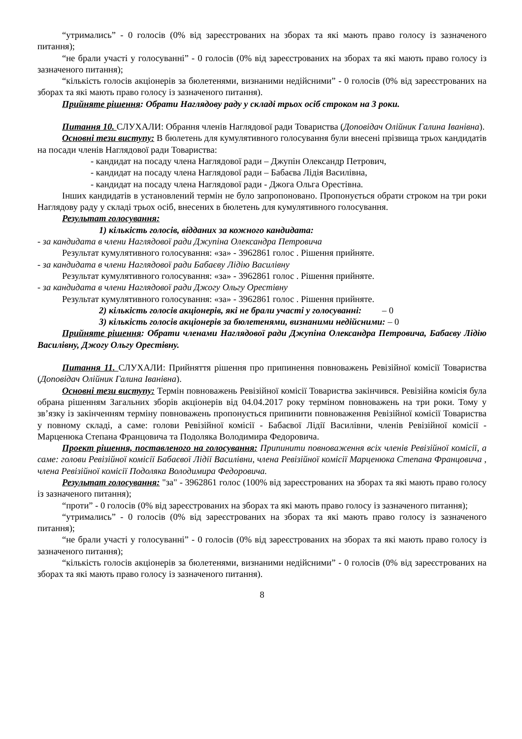“утримались” - 0 голосів (0% від зареєстрованих на зборах та які мають право голосу із зазначеного питання);
“не брали участі у голосуванні” - 0 голосів (0% від зареєстрованих на зборах та які мають право голосу із зазначеного питання);
“кількість голосів акціонерів за бюлетенями, визнаними недійсними” - 0 голосів (0% від зареєстрованих на зборах та які мають право голосу із зазначеного питання).
Прийняте рішення: Обрати Наглядову раду у складі трьох осіб строком на 3 роки.
Питання 10. СЛУХАЛИ: Обрання членів Наглядової ради Товариства (Доповідач Олійник Галина Іванівна).
Основні тези виступу: В бюлетень для кумулятивного голосування були внесені прізвища трьох кандидатів на посади членів Наглядової ради Товариства:
- кандидат на посаду члена Наглядової ради – Джупін Олександр Петрович,
- кандидат на посаду члена Наглядової ради – Бабаєва Лідія Василівна,
- кандидат на посаду члена Наглядової ради - Джога Ольга Орестівна.
Інших кандидатів в установлений термін не було запропоновано. Пропонується обрати строком на три роки Наглядову раду у складі трьох осіб, внесених в бюлетень для кумулятивного голосування.
Результат голосування:
1) кількість голосів, відданих за кожного кандидата:
- за кандидата в члени Наглядової ради Джупіна Олександра Петровича
Результат кумулятивного голосування: «за» - 3962861 голос . Рішення прийняте.
- за кандидата в члени Наглядової ради Бабаєву Лідію Василівну
Результат кумулятивного голосування: «за» - 3962861 голос . Рішення прийняте.
- за кандидата в члени Наглядової ради Джогу Ольгу Орестівну
Результат кумулятивного голосування: «за» - 3962861 голос . Рішення прийняте.
2) кількість голосів акціонерів, які не брали участі у голосуванні: – 0
3) кількість голосів акціонерів за бюлетенями, визнаними недійсними: – 0
Прийняте рішення: Обрати членами Наглядової ради Джупіна Олександра Петровича, Бабаєву Лідію Василівну, Джогу Ольгу Орестівну.
Питання 11. СЛУХАЛИ: Прийняття рішення про припинення повноважень Ревізійної комісії Товариства (Доповідач Олійник Галина Іванівна).
Основні тези виступу: Термін повноважень Ревізійної комісії Товариства закінчився. Ревізійна комісія була обрана рішенням Загальних зборів акціонерів від 04.04.2017 року терміном повноважень на три роки. Тому у зв’язку із закінченням терміну повноважень пропонується припинити повноваження Ревізійної комісії Товариства у повному складі, а саме: голови Ревізійної комісії - Бабаєвої Лідії Василівни, членів Ревізійної комісії - Марценюка Степана Францовича та Подоляка Володимира Федоровича.
Проект рішення, поставленого на голосування: Припинити повноваження всіх членів Ревізійної комісії, а саме: голови Ревізійної комісії Бабаєвої Лідії Василівни, члена Ревізійної комісії Марценюка Степана Францовича , члена Ревізійної комісії Подоляка Володимира Федоровича.
Результат голосування: "за" - 3962861 голос (100% від зареєстрованих на зборах та які мають право голосу із зазначеного питання);
“проти” - 0 голосів (0% від зареєстрованих на зборах та які мають право голосу із зазначеного питання);
“утримались” - 0 голосів (0% від зареєстрованих на зборах та які мають право голосу із зазначеного питання);
“не брали участі у голосуванні” - 0 голосів (0% від зареєстрованих на зборах та які мають право голосу із зазначеного питання);
“кількість голосів акціонерів за бюлетенями, визнаними недійсними” - 0 голосів (0% від зареєстрованих на зборах та які мають право голосу із зазначеного питання).
8